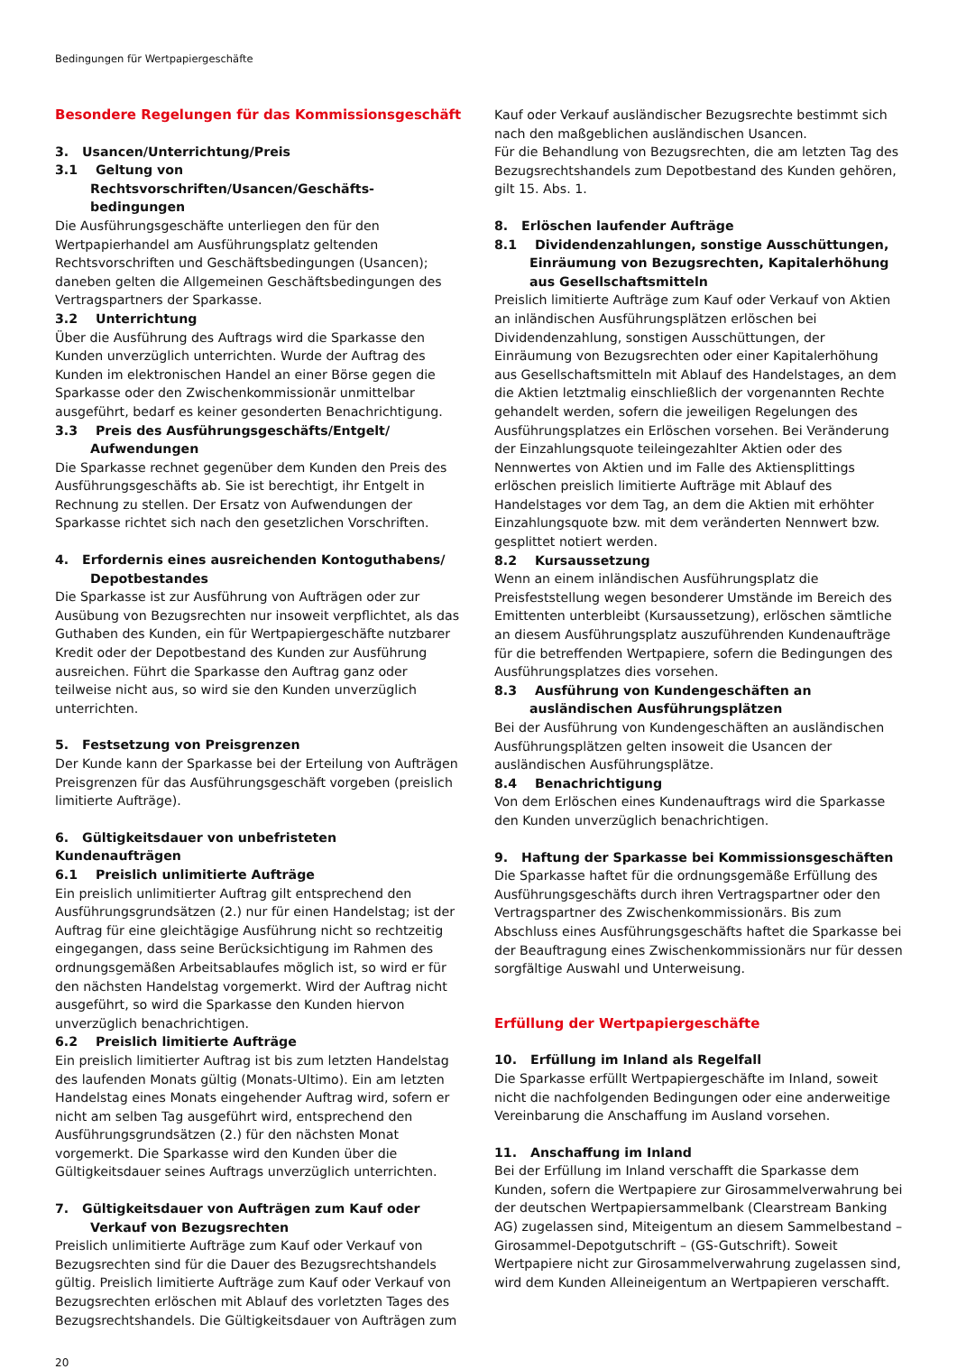Bedingungen für Wertpapiergeschäfte
Besondere Regelungen für das Kommissionsgeschäft
3. Usancen/Unterrichtung/Preis
3.1 Geltung von Rechtsvorschriften/Usancen/Geschäfts­bedingungen
Die Ausführungsgeschäfte unterliegen den für den Wertpapierhandel am Ausführungsplatz geltenden Rechtsvorschriften und Geschäftsbedingungen (Usancen); daneben gelten die Allgemeinen Geschäftsbedingungen des Vertragspartners der Sparkasse.
3.2 Unterrichtung
Über die Ausführung des Auftrags wird die Sparkasse den Kunden unverzüglich unterrichten. Wurde der Auftrag des Kunden im elektronischen Handel an einer Börse gegen die Sparkasse oder den Zwischenkommissionär unmittelbar ausgeführt, bedarf es keiner gesonderten Benachrichtigung.
3.3 Preis des Ausführungsgeschäfts/Entgelt/ Aufwendungen
Die Sparkasse rechnet gegenüber dem Kunden den Preis des Ausführungsgeschäfts ab. Sie ist berechtigt, ihr Entgelt in Rechnung zu stellen. Der Ersatz von Aufwendungen der Sparkasse richtet sich nach den gesetzlichen Vorschriften.
4. Erfordernis eines ausreichenden Kontoguthabens/ Depotbestandes
Die Sparkasse ist zur Ausführung von Aufträgen oder zur Ausübung von Bezugsrechten nur insoweit verpflichtet, als das Guthaben des Kunden, ein für Wertpapiergeschäfte nutzbarer Kredit oder der Depotbestand des Kunden zur Ausführung ausreichen. Führt die Sparkasse den Auftrag ganz oder teilweise nicht aus, so wird sie den Kunden unverzüglich unterrichten.
5. Festsetzung von Preisgrenzen
Der Kunde kann der Sparkasse bei der Erteilung von Aufträgen Preisgrenzen für das Ausführungsgeschäft vorgeben (preislich limitierte Aufträge).
6. Gültigkeitsdauer von unbefristeten Kundenaufträgen
6.1 Preislich unlimitierte Aufträge
Ein preislich unlimitierter Auftrag gilt entsprechend den Ausführungsgrundsätzen (2.) nur für einen Handelstag; ist der Auftrag für eine gleichtägige Ausführung nicht so rechtzeitig eingegangen, dass seine Berücksichtigung im Rahmen des ordnungsgemäßen Arbeitsablaufes möglich ist, so wird er für den nächsten Handelstag vorgemerkt. Wird der Auftrag nicht ausgeführt, so wird die Sparkasse den Kunden hiervon unverzüglich benachrichtigen.
6.2 Preislich limitierte Aufträge
Ein preislich limitierter Auftrag ist bis zum letzten Handelstag des laufenden Monats gültig (Monats-Ultimo). Ein am letzten Handelstag eines Monats eingehender Auftrag wird, sofern er nicht am selben Tag ausgeführt wird, entsprechend den Ausführungsgrundsätzen (2.) für den nächsten Monat vorgemerkt. Die Sparkasse wird den Kunden über die Gültigkeitsdauer seines Auftrags unverzüglich unterrichten.
7. Gültigkeitsdauer von Aufträgen zum Kauf oder Verkauf von Bezugsrechten
Preislich unlimitierte Aufträge zum Kauf oder Verkauf von Bezugsrechten sind für die Dauer des Bezugsrechtshandels gültig. Preislich limitierte Aufträge zum Kauf oder Verkauf von Bezugsrechten erlöschen mit Ablauf des vorletzten Tages des Bezugsrechtshandels. Die Gültigkeitsdauer von Aufträgen zum
Kauf oder Verkauf ausländischer Bezugsrechte bestimmt sich nach den maßgeblichen ausländischen Usancen.
Für die Behandlung von Bezugsrechten, die am letzten Tag des Bezugsrechtshandels zum Depotbestand des Kunden gehören, gilt 15. Abs. 1.
8. Erlöschen laufender Aufträge
8.1 Dividendenzahlungen, sonstige Ausschüttungen, Einräumung von Bezugsrechten, Kapitalerhöhung aus Gesellschaftsmitteln
Preislich limitierte Aufträge zum Kauf oder Verkauf von Aktien an inländischen Ausführungsplätzen erlöschen bei Dividendenzahlung, sonstigen Ausschüttungen, der Einräumung von Bezugsrechten oder einer Kapitalerhöhung aus Gesellschaftsmitteln mit Ablauf des Handelstages, an dem die Aktien letztmalig einschließlich der vorgenannten Rechte gehandelt werden, sofern die jeweiligen Regelungen des Ausführungsplatzes ein Erlöschen vorsehen. Bei Veränderung der Einzahlungsquote teileingezahlter Aktien oder des Nennwertes von Aktien und im Falle des Aktiensplittings erlöschen preislich limitierte Aufträge mit Ablauf des Handelstages vor dem Tag, an dem die Aktien mit erhöhter Einzahlungsquote bzw. mit dem veränderten Nennwert bzw. gesplittet notiert werden.
8.2 Kursaussetzung
Wenn an einem inländischen Ausführungsplatz die Preisfeststellung wegen besonderer Umstände im Bereich des Emittenten unterbleibt (Kursaussetzung), erlöschen sämtliche an diesem Ausführungsplatz auszuführenden Kundenaufträge für die betreffenden Wertpapiere, sofern die Bedingungen des Ausführungsplatzes dies vorsehen.
8.3 Ausführung von Kundengeschäften an ausländischen Ausführungsplätzen
Bei der Ausführung von Kundengeschäften an ausländischen Ausführungsplätzen gelten insoweit die Usancen der ausländischen Ausführungsplätze.
8.4 Benachrichtigung
Von dem Erlöschen eines Kundenauftrags wird die Sparkasse den Kunden unverzüglich benachrichtigen.
9. Haftung der Sparkasse bei Kommissionsgeschäften
Die Sparkasse haftet für die ordnungsgemäße Erfüllung des Ausführungsgeschäfts durch ihren Vertragspartner oder den Vertragspartner des Zwischenkommissionärs. Bis zum Abschluss eines Ausführungsgeschäfts haftet die Sparkasse bei der Beauftragung eines Zwischenkommissionärs nur für dessen sorgfältige Auswahl und Unterweisung.
Erfüllung der Wertpapiergeschäfte
10. Erfüllung im Inland als Regelfall
Die Sparkasse erfüllt Wertpapiergeschäfte im Inland, soweit nicht die nachfolgenden Bedingungen oder eine anderweitige Vereinbarung die Anschaffung im Ausland vorsehen.
11. Anschaffung im Inland
Bei der Erfüllung im Inland verschafft die Sparkasse dem Kunden, sofern die Wertpapiere zur Girosammelverwahrung bei der deutschen Wertpapiersammelbank (Clearstream Banking AG) zugelassen sind, Miteigentum an diesem Sammelbestand – Girosammel-Depotgutschrift – (GS-Gutschrift). Soweit Wertpapiere nicht zur Girosammelverwahrung zugelassen sind, wird dem Kunden Alleineigentum an Wertpapieren verschafft.
20